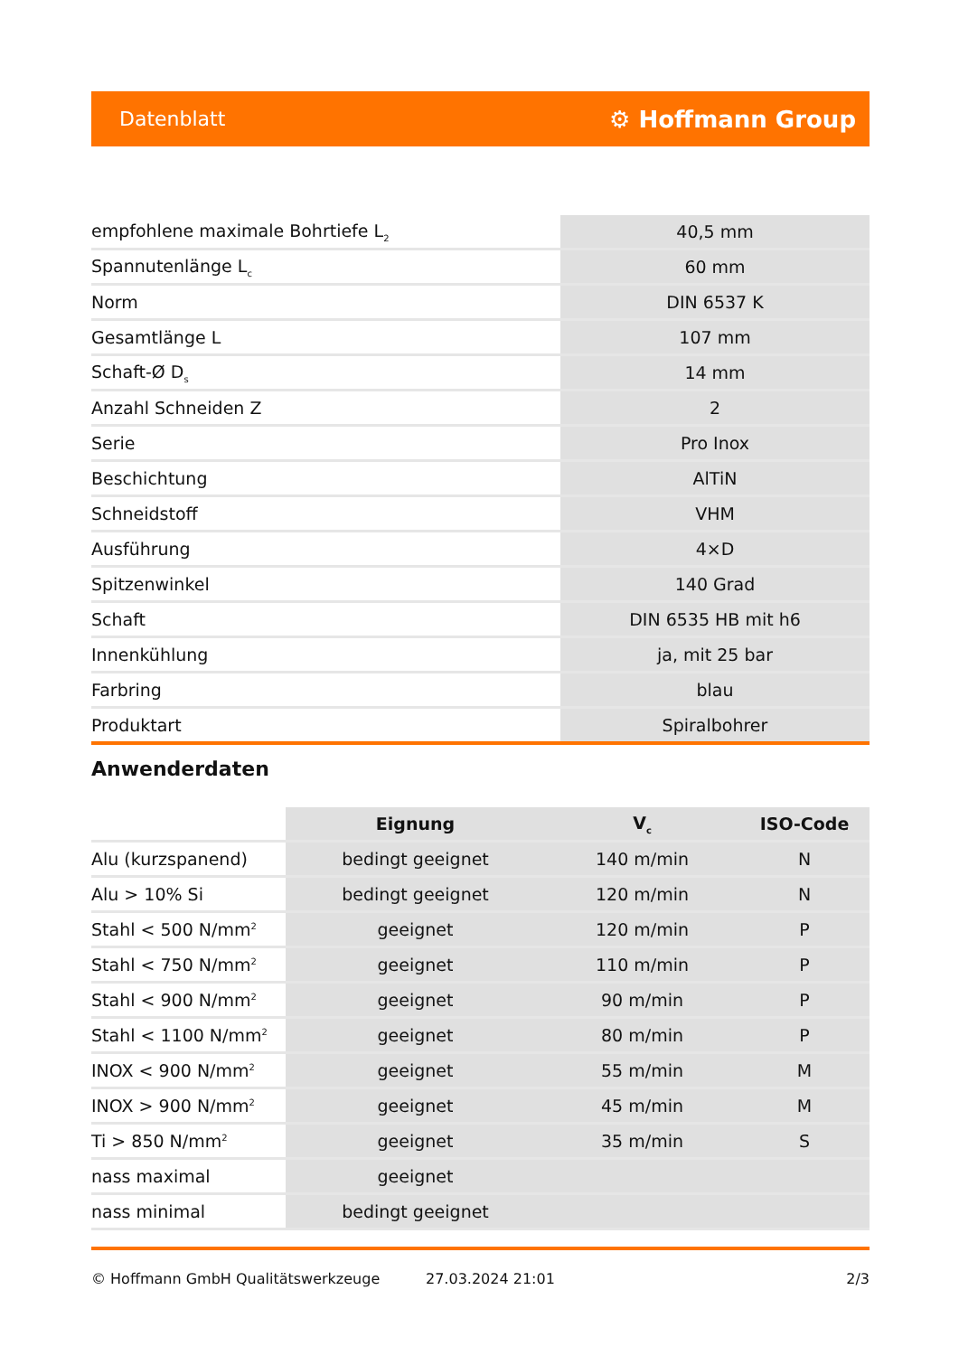Datenblatt ⚙ Hoffmann Group
| empfohlene maximale Bohrtiefe L<sub>2</sub> | 40,5 mm |
| Spannutenlänge L<sub>c</sub> | 60 mm |
| Norm | DIN 6537 K |
| Gesamtlänge L | 107 mm |
| Schaft-Ø D<sub>s</sub> | 14 mm |
| Anzahl Schneiden Z | 2 |
| Serie | Pro Inox |
| Beschichtung | AlTiN |
| Schneidstoff | VHM |
| Ausführung | 4×D |
| Spitzenwinkel | 140 Grad |
| Schaft | DIN 6535 HB mit h6 |
| Innenkühlung | ja, mit 25 bar |
| Farbring | blau |
| Produktart | Spiralbohrer |
Anwenderdaten
| | Eignung | V<sub>c</sub> | ISO-Code |
| --- | --- | --- | --- |
| Alu (kurzspanend) | bedingt geeignet | 140 m/min | N |
| Alu > 10% Si | bedingt geeignet | 120 m/min | N |
| Stahl < 500 N/mm<sup>2</sup> | geeignet | 120 m/min | P |
| Stahl < 750 N/mm<sup>2</sup> | geeignet | 110 m/min | P |
| Stahl < 900 N/mm<sup>2</sup> | geeignet | 90 m/min | P |
| Stahl < 1100 N/mm<sup>2</sup> | geeignet | 80 m/min | P |
| INOX < 900 N/mm<sup>2</sup> | geeignet | 55 m/min | M |
| INOX > 900 N/mm<sup>2</sup> | geeignet | 45 m/min | M |
| Ti > 850 N/mm<sup>2</sup> | geeignet | 35 m/min | S |
| nass maximal | geeignet | | |
| nass minimal | bedingt geeignet | | |
© Hoffmann GmbH Qualitätswerkzeuge 27.03.2024 21:01 2/3